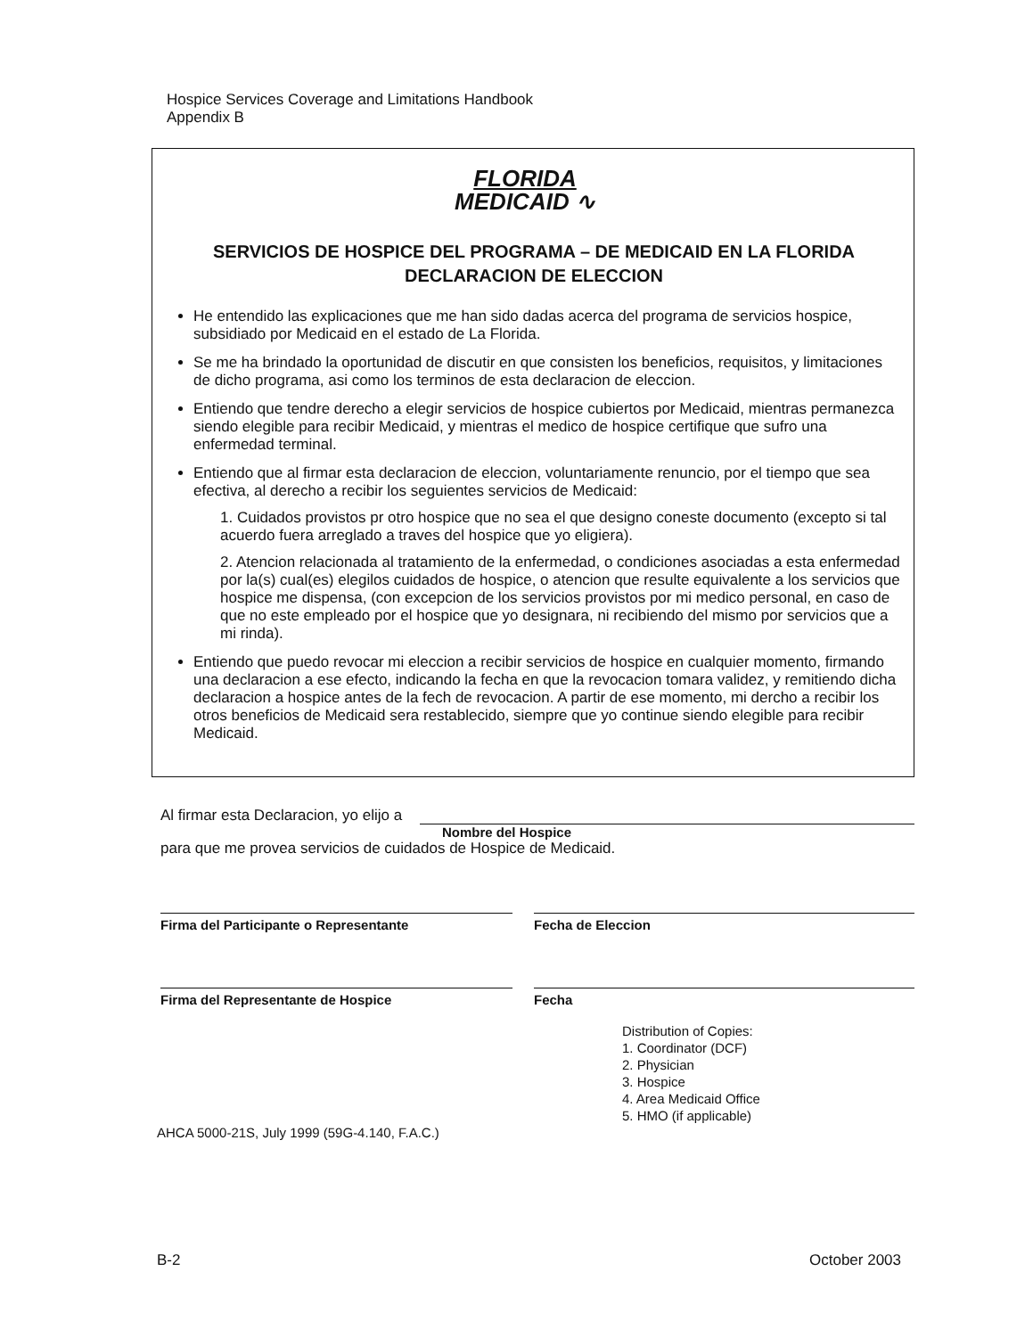Hospice Services Coverage and Limitations Handbook
Appendix B
FLORIDA
MEDICAID ∿
SERVICIOS DE HOSPICE DEL PROGRAMA – DE MEDICAID EN LA FLORIDA
DECLARACION DE ELECCION
He entendido las explicaciones que me han sido dadas acerca del programa de servicios hospice, subsidiado por Medicaid en el estado de La Florida.
Se me ha brindado la oportunidad de discutir en que consisten los beneficios, requisitos, y limitaciones de dicho programa, asi como los terminos de esta declaracion de eleccion.
Entiendo que tendre derecho a elegir servicios de hospice cubiertos por Medicaid, mientras permanezca siendo elegible para recibir Medicaid, y mientras el medico de hospice certifique que sufro una enfermedad terminal.
Entiendo que al firmar esta declaracion de eleccion, voluntariamente renuncio, por el tiempo que sea efectiva, al derecho a recibir los seguientes servicios de Medicaid:
1. Cuidados provistos pr otro hospice que no sea el que designo coneste documento (excepto si tal acuerdo fuera arreglado a traves del hospice que yo eligiera).
2. Atencion relacionada al tratamiento de la enfermedad, o condiciones asociadas a esta enfermedad por la(s) cual(es) elegilos cuidados de hospice, o atencion que resulte equivalente a los servicios que hospice me dispensa, (con excepcion de los servicios provistos por mi medico personal, en caso de que no este empleado por el hospice que yo designara, ni recibiendo del mismo por servicios que a mi rinda).
Entiendo que puedo revocar mi eleccion a recibir servicios de hospice en cualquier momento, firmando una declaracion a ese efecto, indicando la fecha en que la revocacion tomara validez, y remitiendo dicha declaracion a hospice antes de la fech de revocacion. A partir de ese momento, mi dercho a recibir los otros beneficios de Medicaid sera restablecido, siempre que yo continue siendo elegible para recibir Medicaid.
Al firmar esta Declaracion, yo elijo a
Nombre del Hospice
para que me provea servicios de cuidados de Hospice de Medicaid.
Firma del Participante o Representante Fecha de Eleccion
Firma del Representante de Hospice Fecha
Distribution of Copies:
1. Coordinator (DCF)
2. Physician
3. Hospice
4. Area Medicaid Office
5. HMO (if applicable)
AHCA 5000-21S, July 1999 (59G-4.140, F.A.C.)
B-2 October 2003